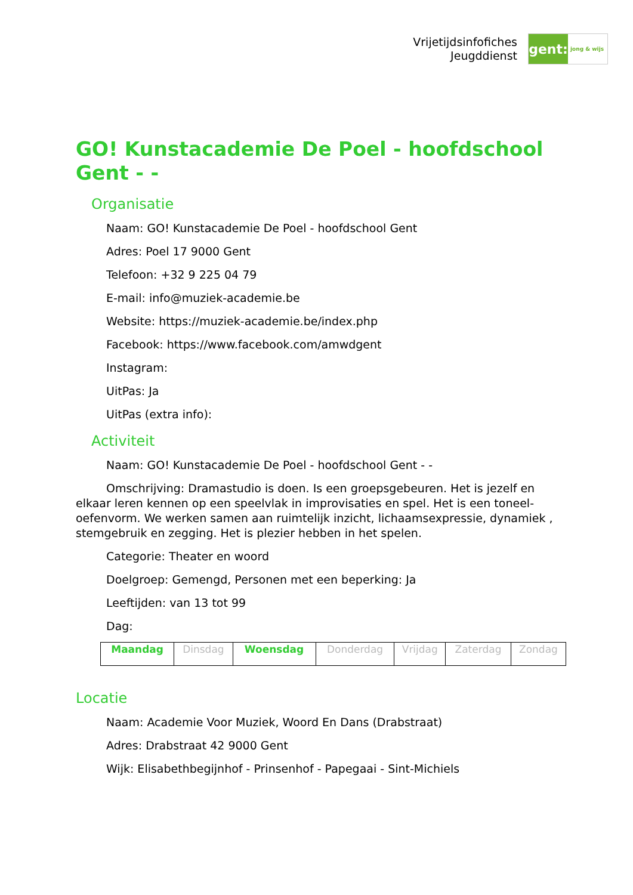Vrijetijdsinfofiches
Jeugddienst
gent:
jong & wijs
GO! Kunstacademie De Poel - hoofdschool Gent - -
Organisatie
Naam: GO! Kunstacademie De Poel - hoofdschool Gent
Adres: Poel 17 9000 Gent
Telefoon: +32 9 225 04 79
E-mail: info@muziek-academie.be
Website: https://muziek-academie.be/index.php
Facebook: https://www.facebook.com/amwdgent
Instagram:
UitPas: Ja
UitPas (extra info):
Activiteit
Naam: GO! Kunstacademie De Poel - hoofdschool Gent - -
Omschrijving: Dramastudio is doen. Is een groepsgebeuren. Het is jezelf en elkaar leren kennen op een speelvlak in improvisaties en spel. Het is een toneel-oefenvorm. We werken samen aan ruimtelijk inzicht, lichaamsexpressie, dynamiek , stemgebruik en zegging. Het is plezier hebben in het spelen.
Categorie: Theater en woord
Doelgroep: Gemengd, Personen met een beperking: Ja
Leeftijden: van 13 tot 99
Dag:
| Maandag | Dinsdag | Woensdag | Donderdag | Vrijdag | Zaterdag | Zondag |
Locatie
Naam: Academie Voor Muziek, Woord En Dans (Drabstraat)
Adres: Drabstraat 42 9000 Gent
Wijk: Elisabethbegijnhof - Prinsenhof - Papegaai - Sint-Michiels